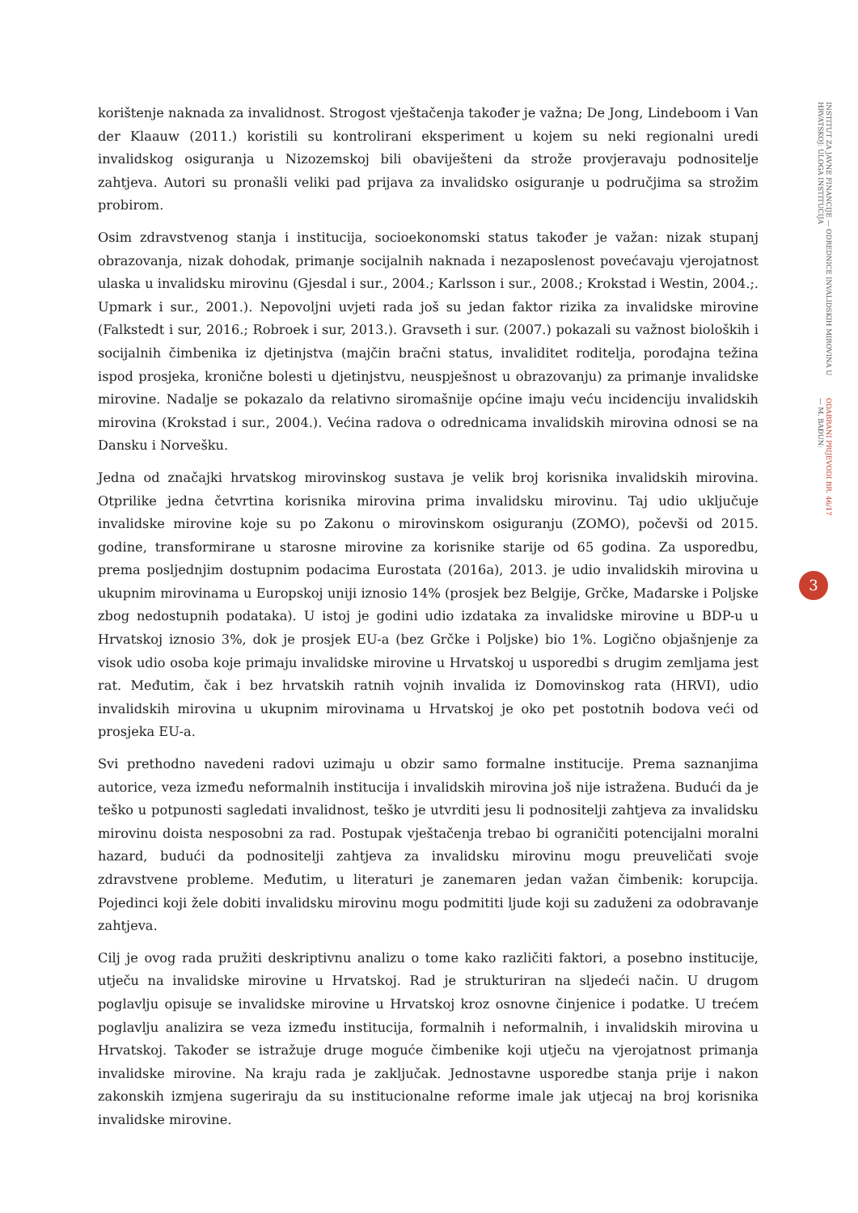korištenje naknada za invalidnost. Strogost vještačenja također je važna; De Jong, Lindeboom i Van der Klaauw (2011.) koristili su kontrolirani eksperiment u kojem su neki regionalni uredi invalidskog osiguranja u Nizozemskoj bili obaviješteni da strože provjeravaju podnositelje zahtjeva. Autori su pronašli veliki pad prijava za invalidsko osiguranje u područjima sa strožim probirom.
Osim zdravstvenog stanja i institucija, socioekonomski status također je važan: nizak stupanj obrazovanja, nizak dohodak, primanje socijalnih naknada i nezaposlenost povećavaju vjerojatnost ulaska u invalidsku mirovinu (Gjesdal i sur., 2004.; Karlsson i sur., 2008.; Krokstad i Westin, 2004.;. Upmark i sur., 2001.). Nepovoljni uvjeti rada još su jedan faktor rizika za invalidske mirovine (Falkstedt i sur, 2016.; Robroek i sur, 2013.). Gravseth i sur. (2007.) pokazali su važnost bioloških i socijalnih čimbenika iz djetinjstva (majčin bračni status, invaliditet roditelja, porođajna težina ispod prosjeka, kronične bolesti u djetinjstvu, neuspješnost u obrazovanju) za primanje invalidske mirovine. Nadalje se pokazalo da relativno siromašnije općine imaju veću incidenciju invalidskih mirovina (Krokstad i sur., 2004.). Većina radova o odrednicama invalidskih mirovina odnosi se na Dansku i Norvešku.
Jedna od značajki hrvatskog mirovinskog sustava je velik broj korisnika invalidskih mirovina. Otprilike jedna četvrtina korisnika mirovina prima invalidsku mirovinu. Taj udio uključuje invalidske mirovine koje su po Zakonu o mirovinskom osiguranju (ZOMO), počevši od 2015. godine, transformirane u starosne mirovine za korisnike starije od 65 godina. Za usporedbu, prema posljednjim dostupnim podacima Eurostata (2016a), 2013. je udio invalidskih mirovina u ukupnim mirovinama u Europskoj uniji iznosio 14% (prosjek bez Belgije, Grčke, Mađarske i Poljske zbog nedostupnih podataka). U istoj je godini udio izdataka za invalidske mirovine u BDP-u u Hrvatskoj iznosio 3%, dok je prosjek EU-a (bez Grčke i Poljske) bio 1%. Logično objašnjenje za visok udio osoba koje primaju invalidske mirovine u Hrvatskoj u usporedbi s drugim zemljama jest rat. Međutim, čak i bez hrvatskih ratnih vojnih invalida iz Domovinskog rata (HRVI), udio invalidskih mirovina u ukupnim mirovinama u Hrvatskoj je oko pet postotnih bodova veći od prosjeka EU-a.
Svi prethodno navedeni radovi uzimaju u obzir samo formalne institucije. Prema saznanjima autorice, veza između neformalnih institucija i invalidskih mirovina još nije istražena. Budući da je teško u potpunosti sagledati invalidnost, teško je utvrditi jesu li podnositelji zahtjeva za invalidsku mirovinu doista nesposobni za rad. Postupak vještačenja trebao bi ograničiti potencijalni moralni hazard, budući da podnositelji zahtjeva za invalidsku mirovinu mogu preuveličati svoje zdravstvene probleme. Međutim, u literaturi je zanemaren jedan važan čimbenik: korupcija. Pojedinci koji žele dobiti invalidsku mirovinu mogu podmititi ljude koji su zaduženi za odobravanje zahtjeva.
Cilj je ovog rada pružiti deskriptivnu analizu o tome kako različiti faktori, a posebno institucije, utječu na invalidske mirovine u Hrvatskoj. Rad je strukturiran na sljedeći način. U drugom poglavlju opisuje se invalidske mirovine u Hrvatskoj kroz osnovne činjenice i podatke. U trećem poglavlju analizira se veza između institucija, formalnih i neformalnih, i invalidskih mirovina u Hrvatskoj. Također se istražuje druge moguće čimbenike koji utječu na vjerojatnost primanja invalidske mirovine. Na kraju rada je zaključak. Jednostavne usporedbe stanja prije i nakon zakonskih izmjena sugeriraju da su institucionalne reforme imale jak utjecaj na broj korisnika invalidske mirovine.
ODABRANI PRIJEVODI BR. 46/17 — M. BAĐUN:
INSTITUT ZA JAVNE FINANCIJE — ODREDNICE INVALIDSKIH MIROVINA U HRVATSKOJ: ULOGA INSTITUCIJA
3